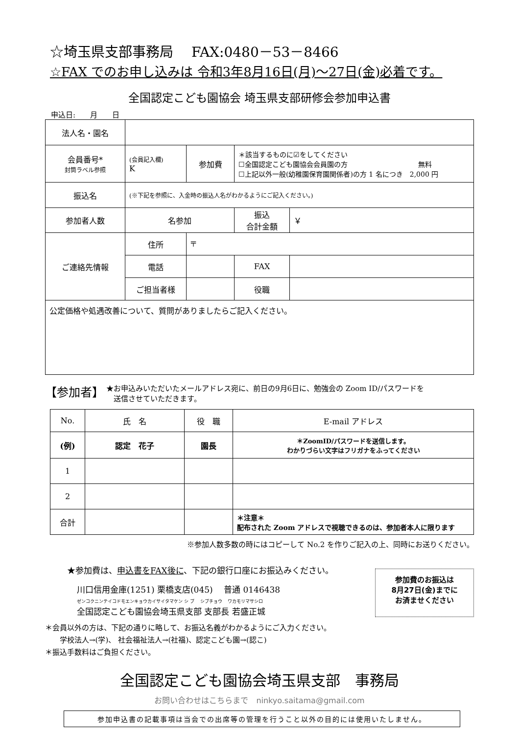☆埼玉県支部事務局　 FAX:0480－53－8466
☆FAX でのお申し込みは 令和3年8月16日(月)～27日(金)必着です。
全国認定こども園協会 埼玉県支部研修会参加申込書
申込日:　　月　　日
| 法人名・園名 | | | | | |
| 会員番号* 封筒ラベル参照 | (会員記入欄) K | 参加費 | ＊該当するものに☑をしてください ☐全国認定こども園協会会員園の方 無料 ☐上記以外一般(幼稚園保育園関係者)の方 1 名につき 2,000 円 | | |
| 振込名 | (※下記を参照に、入金時の振込人名がわかるようにご記入ください。) | | | | |
| 参加者人数 | 名参加 | | | 振込 合計金額 | ￥ |
| ご連絡先情報 | 住所 | 〒 | | | |
| | 電話 | | | FAX | |
| | ご担当者様 | | | 役職 | |
| 公定価格や処遇改善について、質問がありましたらご記入ください。 | | | | | |
【参加者】
★お申込みいただいたメールアドレス宛に、前日の9月6日に、勉強会の Zoom ID/パスワードを
　送信させていただきます。
| No. | 氏 名 | 役 職 | E-mail アドレス |
| --- | --- | --- | --- |
| (例) | 認定 花子 | 園長 | ＊ZoomID/パスワードを送信します。 わかりづらい文字はフリガナをふってください |
| 1 | | | |
| 2 | | | |
| 合計 | | | ＊注意＊ 配布された Zoom アドレスで視聴できるのは、参加者本人に限ります |
※参加人数多数の時にはコピーして No.2 を作りご記入の上、同時にお送りください。
★参加費は、申込書をFAX後に、下記の銀行口座にお振込みください。
川口信用金庫(1251) 栗橋支店(045)　 普通 0146438
ゼンコクニンテイコドモエンキョウカイサイタマケン シ ブ　 シブチョウ　 ワカモリマサシロ
全国認定こども園協会埼玉県支部 支部長 若盛正城
参加費のお振込は
8月27日(金)までに
お済ませください
＊会員以外の方は、下記の通りに略して、お振込名義がわかるようにご入力ください。
　　学校法人→(学)、 社会福祉法人→(社福)、認定こども園→(認こ)
＊振込手数料はご負担ください。
全国認定こども園協会埼玉県支部　事務局
お問い合わせはこちらまで　ninkyo.saitama@gmail.com
参加申込書の記載事項は当会での出席等の管理を行うこと以外の目的には使用いたしません。